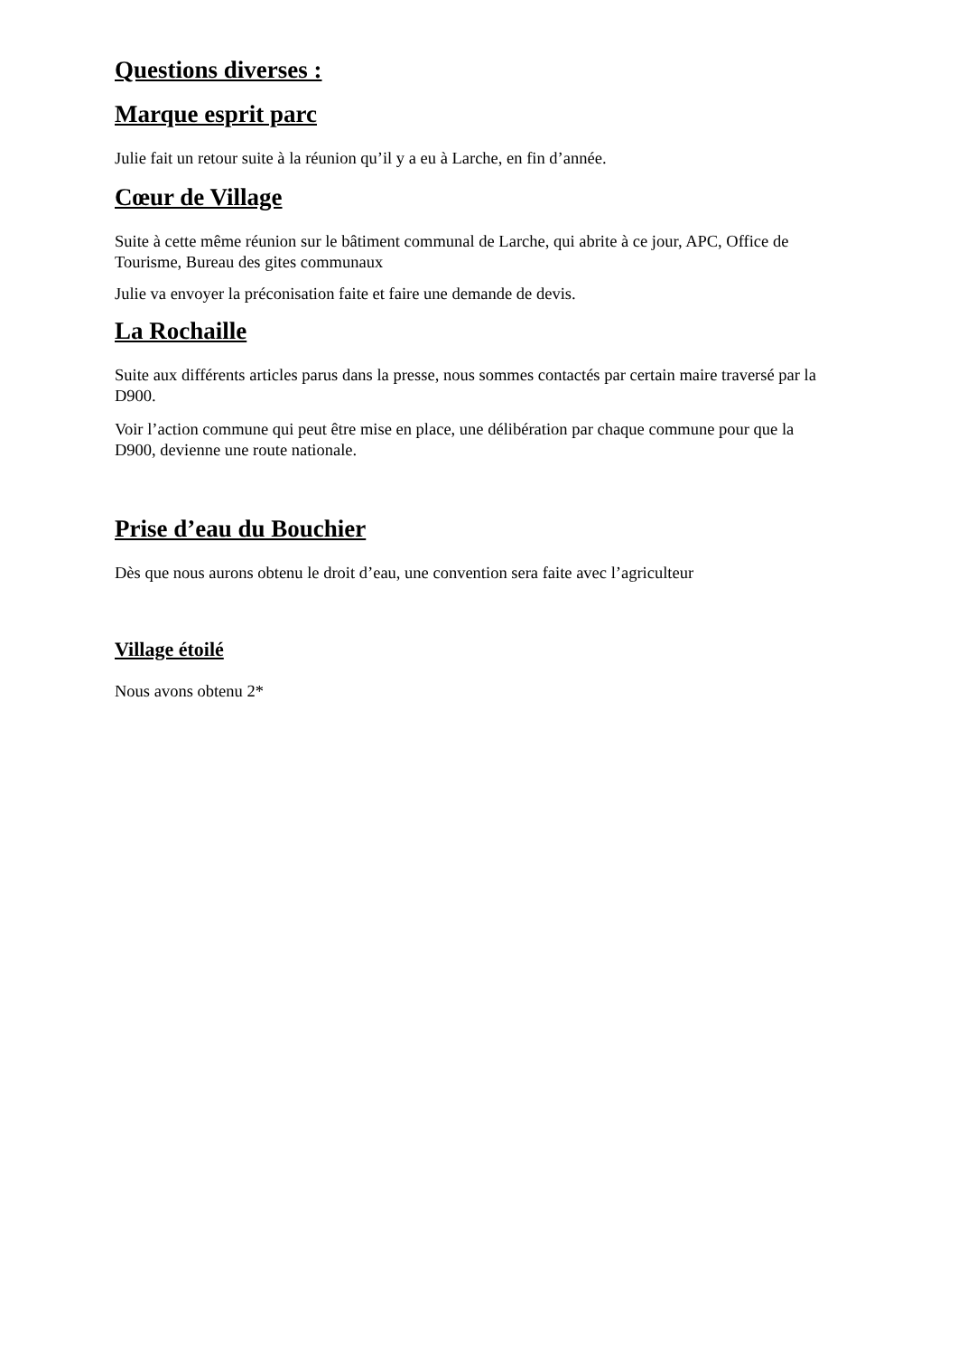Questions diverses :
Marque esprit parc
Julie fait un retour suite à la réunion qu’il y a eu à Larche, en fin d’année.
Cœur de Village
Suite à cette même réunion sur le bâtiment communal de Larche, qui abrite à ce jour, APC, Office de Tourisme, Bureau des gites communaux
Julie va envoyer la préconisation faite et faire une demande de devis.
La Rochaille
Suite aux différents articles parus dans la presse, nous sommes contactés par certain maire traversé par la D900.
Voir l’action commune qui peut être mise en place, une délibération par chaque commune pour que la D900, devienne une route nationale.
Prise d’eau du Bouchier
Dès que nous aurons obtenu le droit d’eau, une convention sera faite avec l’agriculteur
Village étoilé
Nous avons obtenu 2*